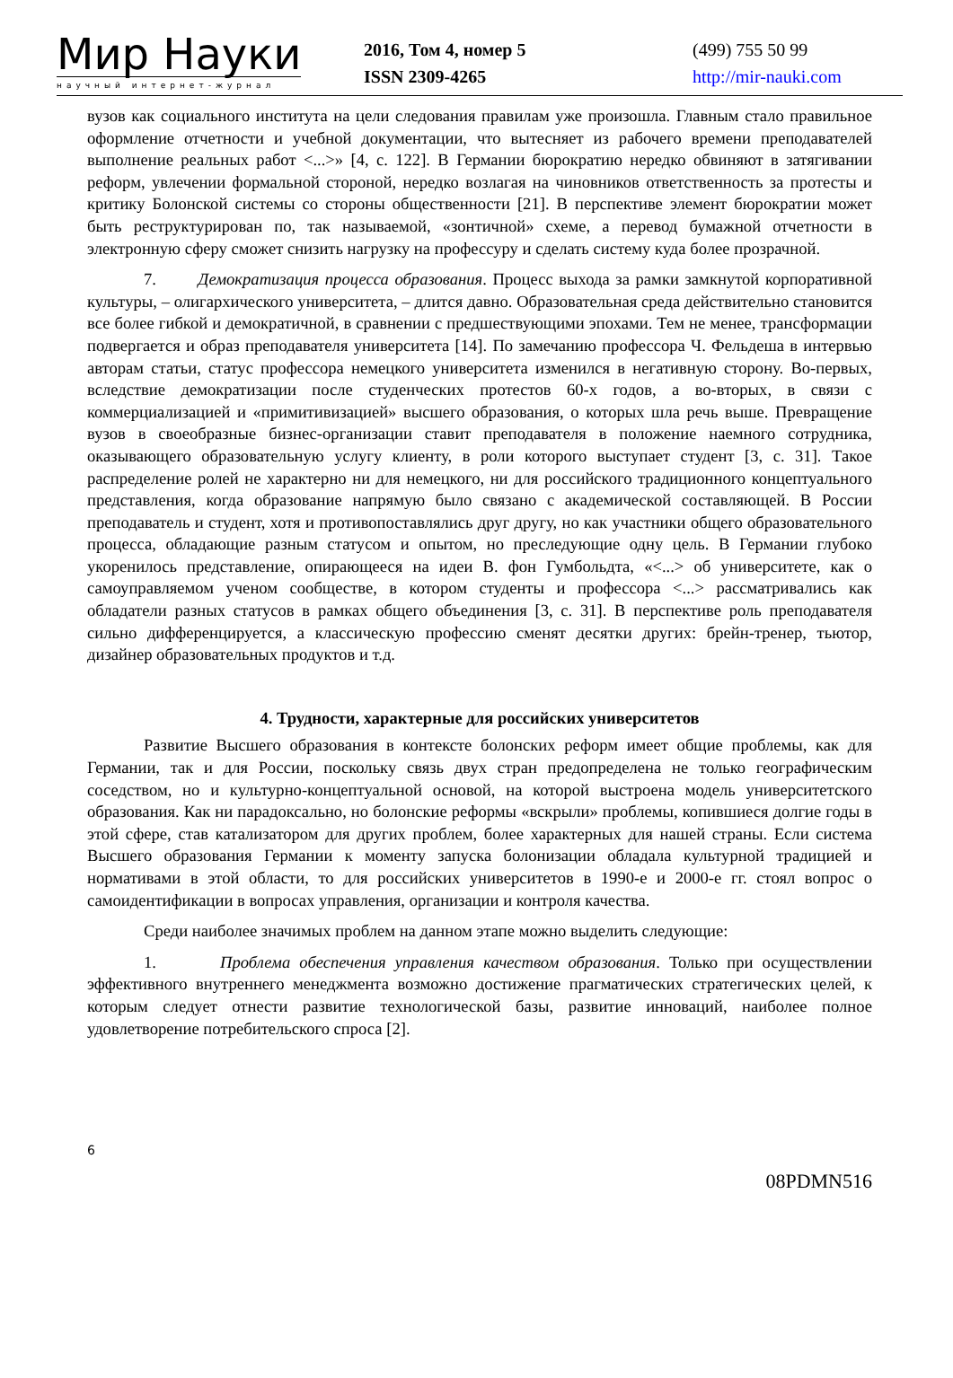Мир Науки
научный интернет-журнал
2016, Том 4, номер 5
ISSN 2309-4265
(499) 755 50 99
http://mir-nauki.com
вузов как социального института на цели следования правилам уже произошла. Главным стало правильное оформление отчетности и учебной документации, что вытесняет из рабочего времени преподавателей выполнение реальных работ <...>» [4, с. 122]. В Германии бюрократию нередко обвиняют в затягивании реформ, увлечении формальной стороной, нередко возлагая на чиновников ответственность за протесты и критику Болонской системы со стороны общественности [21]. В перспективе элемент бюрократии может быть реструктурирован по, так называемой, «зонтичной» схеме, а перевод бумажной отчетности в электронную сферу сможет снизить нагрузку на профессуру и сделать систему куда более прозрачной.
7. Демократизация процесса образования. Процесс выхода за рамки замкнутой корпоративной культуры, – олигархического университета, – длится давно. Образовательная среда действительно становится все более гибкой и демократичной, в сравнении с предшествующими эпохами. Тем не менее, трансформации подвергается и образ преподавателя университета [14]. По замечанию профессора Ч. Фельдеша в интервью авторам статьи, статус профессора немецкого университета изменился в негативную сторону. Во-первых, вследствие демократизации после студенческих протестов 60-х годов, а во-вторых, в связи с коммерциализацией и «примитивизацией» высшего образования, о которых шла речь выше. Превращение вузов в своеобразные бизнес-организации ставит преподавателя в положение наемного сотрудника, оказывающего образовательную услугу клиенту, в роли которого выступает студент [3, с. 31]. Такое распределение ролей не характерно ни для немецкого, ни для российского традиционного концептуального представления, когда образование напрямую было связано с академической составляющей. В России преподаватель и студент, хотя и противопоставлялись друг другу, но как участники общего образовательного процесса, обладающие разным статусом и опытом, но преследующие одну цель. В Германии глубоко укоренилось представление, опирающееся на идеи В. фон Гумбольдта, «<...> об университете, как о самоуправляемом ученом сообществе, в котором студенты и профессора <...> рассматривались как обладатели разных статусов в рамках общего объединения [3, с. 31]. В перспективе роль преподавателя сильно дифференцируется, а классическую профессию сменят десятки других: брейн-тренер, тьютор, дизайнер образовательных продуктов и т.д.
4. Трудности, характерные для российских университетов
Развитие Высшего образования в контексте болонских реформ имеет общие проблемы, как для Германии, так и для России, поскольку связь двух стран предопределена не только географическим соседством, но и культурно-концептуальной основой, на которой выстроена модель университетского образования. Как ни парадоксально, но болонские реформы «вскрыли» проблемы, копившиеся долгие годы в этой сфере, став катализатором для других проблем, более характерных для нашей страны. Если система Высшего образования Германии к моменту запуска болонизации обладала культурной традицией и нормативами в этой области, то для российских университетов в 1990-е и 2000-е гг. стоял вопрос о самоидентификации в вопросах управления, организации и контроля качества.
Среди наиболее значимых проблем на данном этапе можно выделить следующие:
1. Проблема обеспечения управления качеством образования. Только при осуществлении эффективного внутреннего менеджмента возможно достижение прагматических стратегических целей, к которым следует отнести развитие технологической базы, развитие инноваций, наиболее полное удовлетворение потребительского спроса [2].
6
08PDMN516